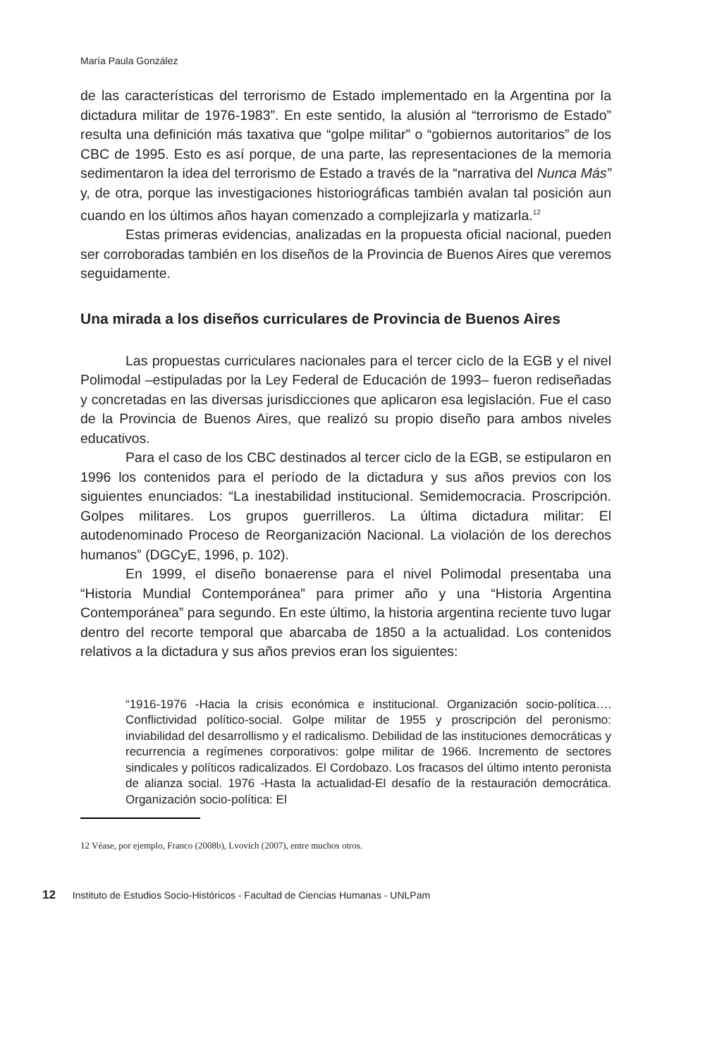María Paula González
de las características del terrorismo de Estado implementado en la Argentina por la dictadura militar de 1976-1983”. En este sentido, la alusión al “terrorismo de Estado” resulta una definición más taxativa que “golpe militar” o “gobiernos autoritarios” de los CBC de 1995. Esto es así porque, de una parte, las representaciones de la memoria sedimentaron la idea del terrorismo de Estado a través de la “narrativa del Nunca Más” y, de otra, porque las investigaciones historiográficas también avalan tal posición aun cuando en los últimos años hayan comenzado a complejizarla y matizarla.<sup>12</sup>
Estas primeras evidencias, analizadas en la propuesta oficial nacional, pueden ser corroboradas también en los diseños de la Provincia de Buenos Aires que veremos seguidamente.
Una mirada a los diseños curriculares de Provincia de Buenos Aires
Las propuestas curriculares nacionales para el tercer ciclo de la EGB y el nivel Polimodal –estipuladas por la Ley Federal de Educación de 1993– fueron rediseñadas y concretadas en las diversas jurisdicciones que aplicaron esa legislación. Fue el caso de la Provincia de Buenos Aires, que realizó su propio diseño para ambos niveles educativos.
Para el caso de los CBC destinados al tercer ciclo de la EGB, se estipularon en 1996 los contenidos para el período de la dictadura y sus años previos con los siguientes enunciados: “La inestabilidad institucional. Semidemocracia. Proscripción. Golpes militares. Los grupos guerrilleros. La última dictadura militar: El autodenominado Proceso de Reorganización Nacional. La violación de los derechos humanos” (DGCyE, 1996, p. 102).
En 1999, el diseño bonaerense para el nivel Polimodal presentaba una “Historia Mundial Contemporánea” para primer año y una “Historia Argentina Contemporánea” para segundo. En este último, la historia argentina reciente tuvo lugar dentro del recorte temporal que abarcaba de 1850 a la actualidad. Los contenidos relativos a la dictadura y sus años previos eran los siguientes:
“1916-1976 -Hacia la crisis económica e institucional. Organización socio-política…. Conflictividad político-social. Golpe militar de 1955 y proscripción del peronismo: inviabilidad del desarrollismo y el radicalismo. Debilidad de las instituciones democráticas y recurrencia a regímenes corporativos: golpe militar de 1966. Incremento de sectores sindicales y políticos radicalizados. El Cordobazo. Los fracasos del último intento peronista de alianza social. 1976 -Hasta la actualidad-El desafío de la restauración democrática. Organización socio-política: El
12 Véase, por ejemplo, Franco (2008b), Lvovich (2007), entre muchos otros.
12 Instituto de Estudios Socio-Históricos - Facultad de Ciencias Humanas - UNLPam